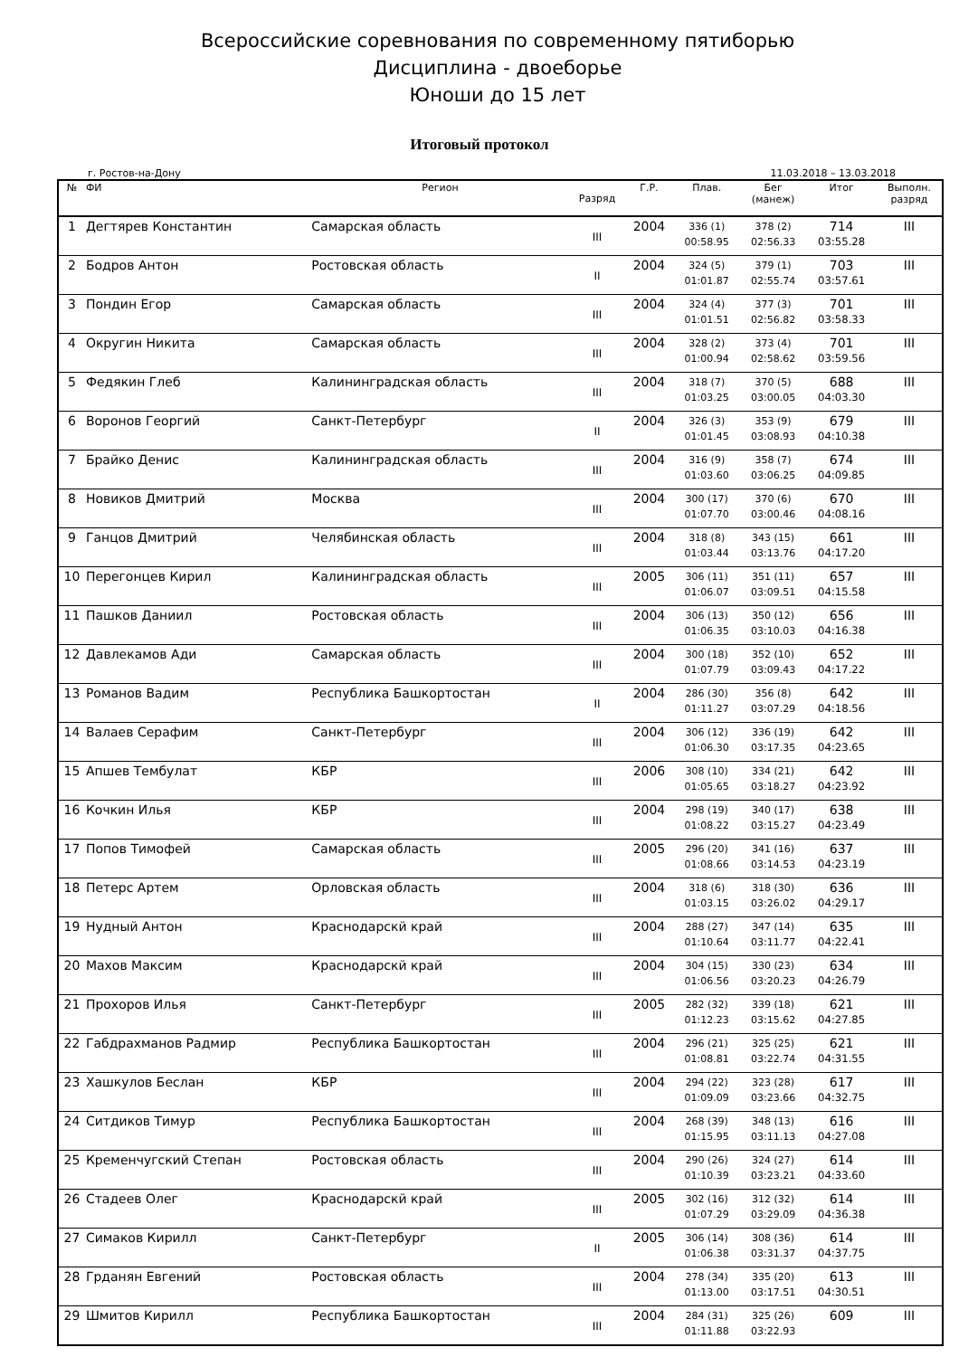Всероссийские соревнования по современному пятиборью
Дисциплина - двоеборье
Юноши до 15 лет
Итоговый протокол
г. Ростов-на-Дону 11.03.2018 – 13.03.2018
| № | ФИ | Регион | Разряд | Г.Р. | Плав. | Бег (манеж) | Итог | Выполн. разряд |
| --- | --- | --- | --- | --- | --- | --- | --- | --- |
| 1 | Дегтярев Константин | Самарская область | III | 2004 | 336 (1) 00:58.95 | 378 (2) 02:56.33 | 714 03:55.28 | III |
| 2 | Бодров Антон | Ростовская область | II | 2004 | 324 (5) 01:01.87 | 379 (1) 02:55.74 | 703 03:57.61 | III |
| 3 | Пондин Егор | Самарская область | III | 2004 | 324 (4) 01:01.51 | 377 (3) 02:56.82 | 701 03:58.33 | III |
| 4 | Округин Никита | Самарская область | III | 2004 | 328 (2) 01:00.94 | 373 (4) 02:58.62 | 701 03:59.56 | III |
| 5 | Федякин Глеб | Калининградская область | III | 2004 | 318 (7) 01:03.25 | 370 (5) 03:00.05 | 688 04:03.30 | III |
| 6 | Воронов Георгий | Санкт-Петербург | II | 2004 | 326 (3) 01:01.45 | 353 (9) 03:08.93 | 679 04:10.38 | III |
| 7 | Брайко Денис | Калининградская область | III | 2004 | 316 (9) 01:03.60 | 358 (7) 03:06.25 | 674 04:09.85 | III |
| 8 | Новиков Дмитрий | Москва | III | 2004 | 300 (17) 01:07.70 | 370 (6) 03:00.46 | 670 04:08.16 | III |
| 9 | Ганцов Дмитрий | Челябинская область | III | 2004 | 318 (8) 01:03.44 | 343 (15) 03:13.76 | 661 04:17.20 | III |
| 10 | Перегонцев Кирил | Калининградская область | III | 2005 | 306 (11) 01:06.07 | 351 (11) 03:09.51 | 657 04:15.58 | III |
| 11 | Пашков Даниил | Ростовская область | III | 2004 | 306 (13) 01:06.35 | 350 (12) 03:10.03 | 656 04:16.38 | III |
| 12 | Давлекамов Ади | Самарская область | III | 2004 | 300 (18) 01:07.79 | 352 (10) 03:09.43 | 652 04:17.22 | III |
| 13 | Романов Вадим | Республика Башкортостан | II | 2004 | 286 (30) 01:11.27 | 356 (8) 03:07.29 | 642 04:18.56 | III |
| 14 | Валаев Серафим | Санкт-Петербург | III | 2004 | 306 (12) 01:06.30 | 336 (19) 03:17.35 | 642 04:23.65 | III |
| 15 | Апшев Тембулат | КБР | III | 2006 | 308 (10) 01:05.65 | 334 (21) 03:18.27 | 642 04:23.92 | III |
| 16 | Кочкин Илья | КБР | III | 2004 | 298 (19) 01:08.22 | 340 (17) 03:15.27 | 638 04:23.49 | III |
| 17 | Попов Тимофей | Самарская область | III | 2005 | 296 (20) 01:08.66 | 341 (16) 03:14.53 | 637 04:23.19 | III |
| 18 | Петерс Артем | Орловская область | III | 2004 | 318 (6) 01:03.15 | 318 (30) 03:26.02 | 636 04:29.17 | III |
| 19 | Нудный Антон | Краснодарскй край | III | 2004 | 288 (27) 01:10.64 | 347 (14) 03:11.77 | 635 04:22.41 | III |
| 20 | Махов Максим | Краснодарскй край | III | 2004 | 304 (15) 01:06.56 | 330 (23) 03:20.23 | 634 04:26.79 | III |
| 21 | Прохоров Илья | Санкт-Петербург | III | 2005 | 282 (32) 01:12.23 | 339 (18) 03:15.62 | 621 04:27.85 | III |
| 22 | Габдрахманов Радмир | Республика Башкортостан | III | 2004 | 296 (21) 01:08.81 | 325 (25) 03:22.74 | 621 04:31.55 | III |
| 23 | Хашкулов Беслан | КБР | III | 2004 | 294 (22) 01:09.09 | 323 (28) 03:23.66 | 617 04:32.75 | III |
| 24 | Ситдиков Тимур | Республика Башкортостан | III | 2004 | 268 (39) 01:15.95 | 348 (13) 03:11.13 | 616 04:27.08 | III |
| 25 | Кременчугский Степан | Ростовская область | III | 2004 | 290 (26) 01:10.39 | 324 (27) 03:23.21 | 614 04:33.60 | III |
| 26 | Стадеев Олег | Краснодарскй край | III | 2005 | 302 (16) 01:07.29 | 312 (32) 03:29.09 | 614 04:36.38 | III |
| 27 | Симаков Кирилл | Санкт-Петербург | II | 2005 | 306 (14) 01:06.38 | 308 (36) 03:31.37 | 614 04:37.75 | III |
| 28 | Грданян Евгений | Ростовская область | III | 2004 | 278 (34) 01:13.00 | 335 (20) 03:17.51 | 613 04:30.51 | III |
| 29 | Шмитов Кирилл | Республика Башкортостан | III | 2004 | 284 (31) 01:11.88 | 325 (26) 03:22.93 | 609 | III |